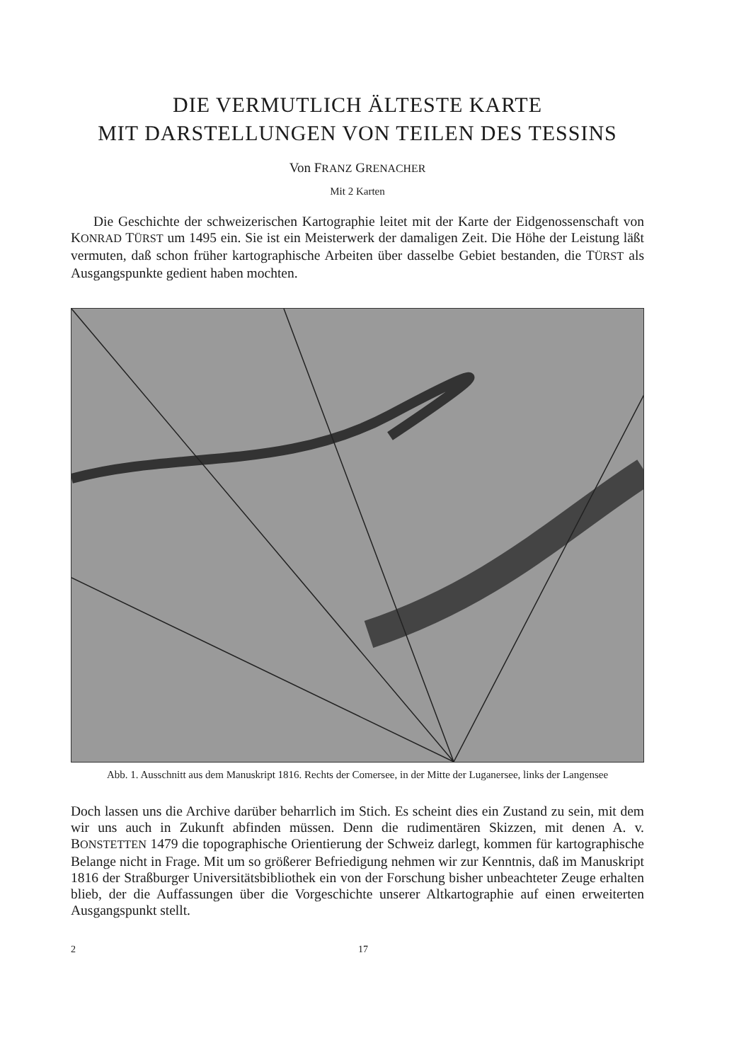DIE VERMUTLICH ÄLTESTE KARTE
MIT DARSTELLUNGEN VON TEILEN DES TESSINS
Von FRANZ GRENACHER
Mit 2 Karten
Die Geschichte der schweizerischen Kartographie leitet mit der Karte der Eidgenossenschaft von KONRAD TÜRST um 1495 ein. Sie ist ein Meisterwerk der damaligen Zeit. Die Höhe der Leistung läßt vermuten, daß schon früher kartographische Arbeiten über dasselbe Gebiet bestanden, die TÜRST als Ausgangspunkte gedient haben mochten.
Abb. 1. Ausschnitt aus dem Manuskript 1816. Rechts der Comersee, in der Mitte der Luganersee, links der Langensee
Doch lassen uns die Archive darüber beharrlich im Stich. Es scheint dies ein Zustand zu sein, mit dem wir uns auch in Zukunft abfinden müssen. Denn die rudimentären Skizzen, mit denen A. v. BONSTETTEN 1479 die topographische Orientierung der Schweiz darlegt, kommen für kartographische Belange nicht in Frage. Mit um so größerer Befriedigung nehmen wir zur Kenntnis, daß im Manuskript 1816 der Straßburger Universitätsbibliothek ein von der Forschung bisher unbeachteter Zeuge erhalten blieb, der die Auffassungen über die Vorgeschichte unserer Altkartographie auf einen erweiterten Ausgangspunkt stellt.
2 17